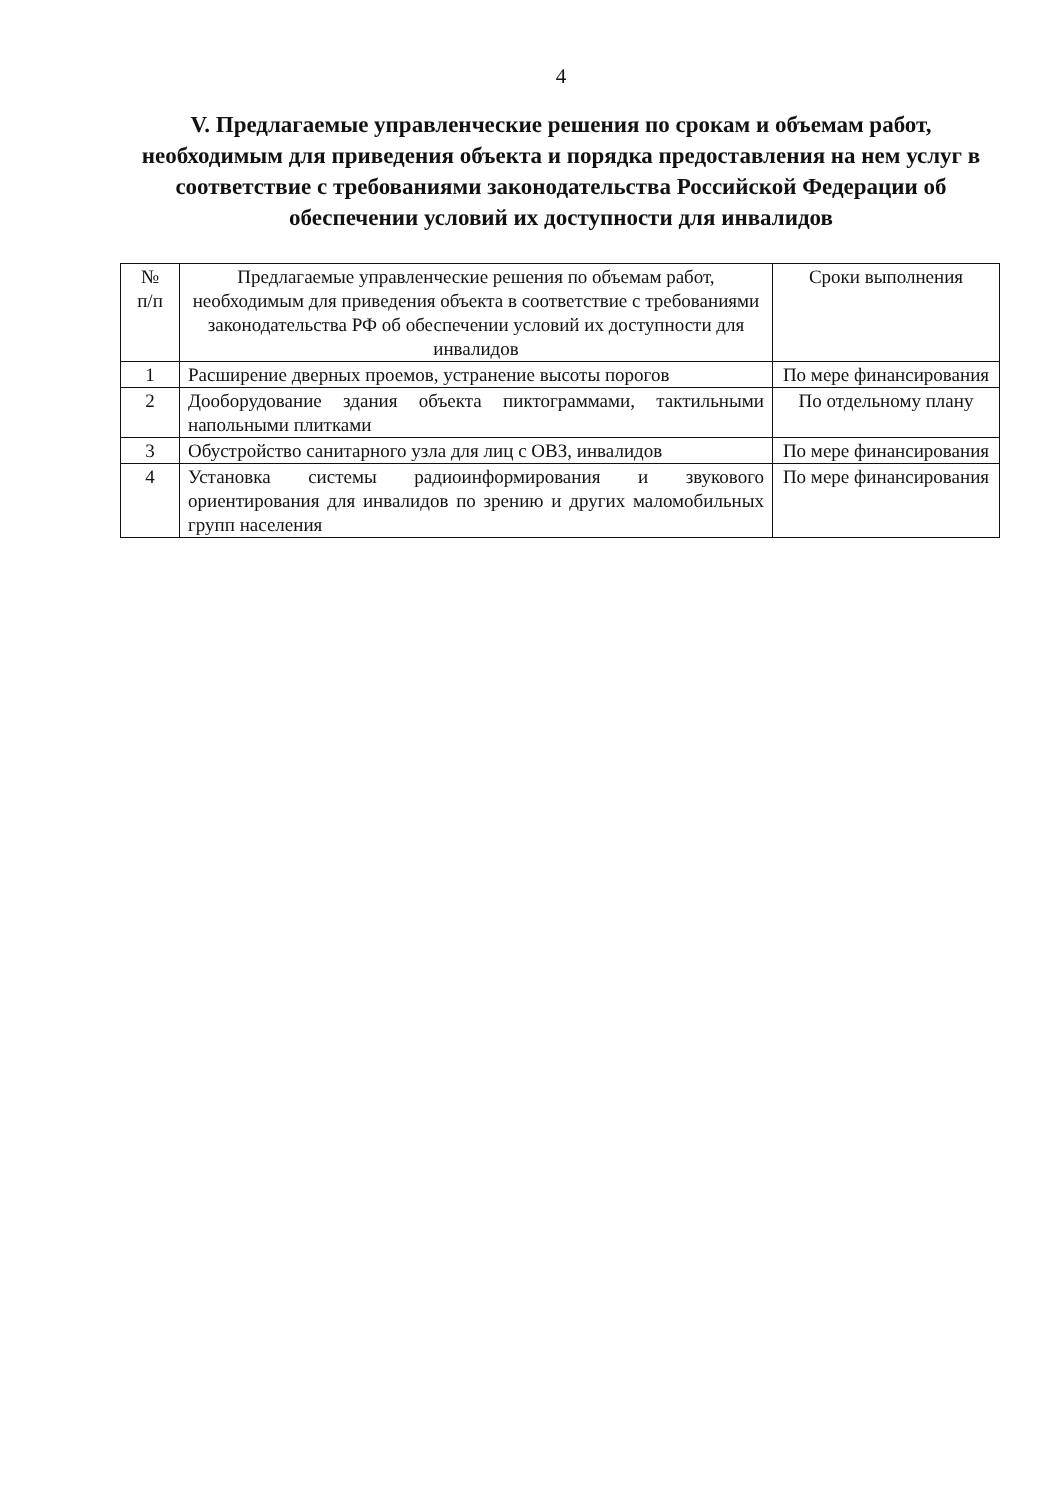4
V. Предлагаемые управленческие решения по срокам и объемам работ, необходимым для приведения объекта и порядка предоставления на нем услуг в соответствие с требованиями законодательства Российской Федерации об обеспечении условий их доступности для инвалидов
| № п/п | Предлагаемые управленческие решения по объемам работ, необходимым для приведения объекта в соответствие с требованиями законодательства РФ об обеспечении условий их доступности для инвалидов | Сроки выполнения |
| --- | --- | --- |
| 1 | Расширение дверных проемов, устранение высоты порогов | По мере финансирования |
| 2 | Дооборудование здания объекта пиктограммами, тактильными напольными плитками | По отдельному плану |
| 3 | Обустройство санитарного узла для лиц с ОВЗ, инвалидов | По мере финансирования |
| 4 | Установка системы радиоинформирования и звукового ориентирования для инвалидов по зрению и других маломобильных групп населения | По мере финансирования |